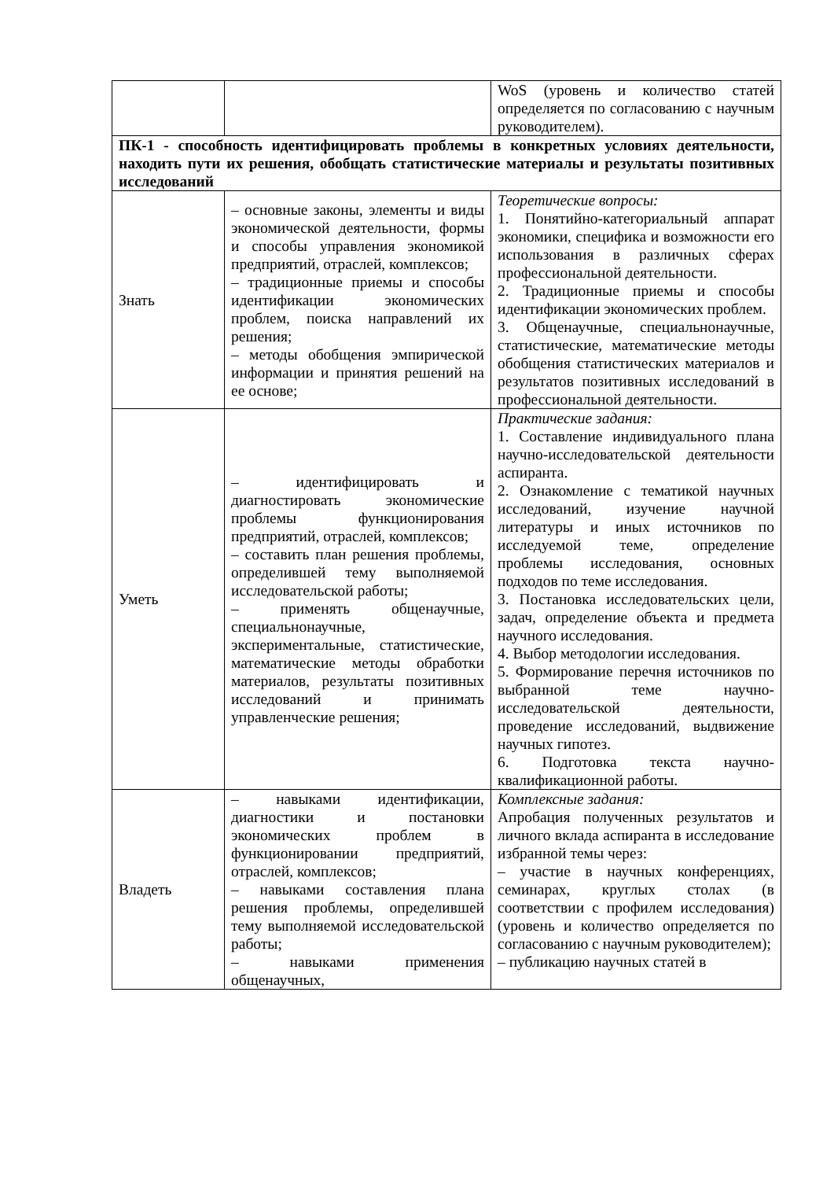| | | WoS (уровень и количество статей определяется по согласованию с научным руководителем). |
| ПК-1 - способность идентифицировать проблемы в конкретных условиях деятельности, находить пути их решения, обобщать статистические материалы и результаты позитивных исследований | | |
| Знать | – основные законы, элементы и виды экономической деятельности, формы и способы управления экономикой предприятий, отраслей, комплексов; – традиционные приемы и способы идентификации экономических проблем, поиска направлений их решения; – методы обобщения эмпирической информации и принятия решений на ее основе; | Теоретические вопросы: 1. Понятийно-категориальный аппарат экономики, специфика и возможности его использования в различных сферах профессиональной деятельности. 2. Традиционные приемы и способы идентификации экономических проблем. 3. Общенаучные, специальнонаучные, статистические, математические методы обобщения статистических материалов и результатов позитивных исследований в профессиональной деятельности. |
| Уметь | – идентифицировать и диагностировать экономические проблемы функционирования предприятий, отраслей, комплексов; – составить план решения проблемы, определившей тему выполняемой исследовательской работы; – применять общенаучные, специальнонаучные, экспериментальные, статистические, математические методы обработки материалов, результаты позитивных исследований и принимать управленческие решения; | Практические задания: 1. Составление индивидуального плана научно-исследовательской деятельности аспиранта. 2. Ознакомление с тематикой научных исследований, изучение научной литературы и иных источников по исследуемой теме, определение проблемы исследования, основных подходов по теме исследования. 3. Постановка исследовательских цели, задач, определение объекта и предмета научного исследования. 4. Выбор методологии исследования. 5. Формирование перечня источников по выбранной теме научно-исследовательской деятельности, проведение исследований, выдвижение научных гипотез. 6. Подготовка текста научно-квалификационной работы. |
| Владеть | – навыками идентификации, диагностики и постановки экономических проблем в функционировании предприятий, отраслей, комплексов; – навыками составления плана решения проблемы, определившей тему выполняемой исследовательской работы; – навыками применения общенаучных, | Комплексные задания: Апробация полученных результатов и личного вклада аспиранта в исследование избранной темы через: – участие в научных конференциях, семинарах, круглых столах (в соответствии с профилем исследования) (уровень и количество определяется по согласованию с научным руководителем); – публикацию научных статей в |